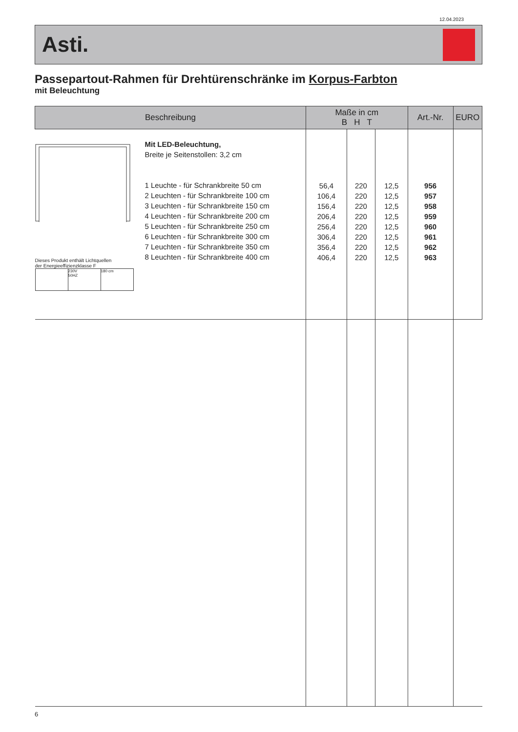12.04.2023
Asti.
Passepartout-Rahmen für Drehtürenschränke im Korpus-Farbton
mit Beleuchtung
| Beschreibung | Maße in cm B H T | | | Art.-Nr. | EURO |
| --- | --- | --- | --- | --- | --- |
| Dieses Produkt enthält Lichtquellen der Energieeffizienzklasse F 230V 50HZ 180 cm Mit LED-Beleuchtung, Breite je Seitenstollen: 3,2 cm 1 Leuchte - für Schrankbreite 50 cm 2 Leuchten - für Schrankbreite 100 cm 3 Leuchten - für Schrankbreite 150 cm 4 Leuchten - für Schrankbreite 200 cm 5 Leuchten - für Schrankbreite 250 cm 6 Leuchten - für Schrankbreite 300 cm 7 Leuchten - für Schrankbreite 350 cm 8 Leuchten - für Schrankbreite 400 cm | 56,4 106,4 156,4 206,4 256,4 306,4 356,4 406,4 | 220 220 220 220 220 220 220 220 | 12,5 12,5 12,5 12,5 12,5 12,5 12,5 12,5 | 956 957 958 959 960 961 962 963 | |
6